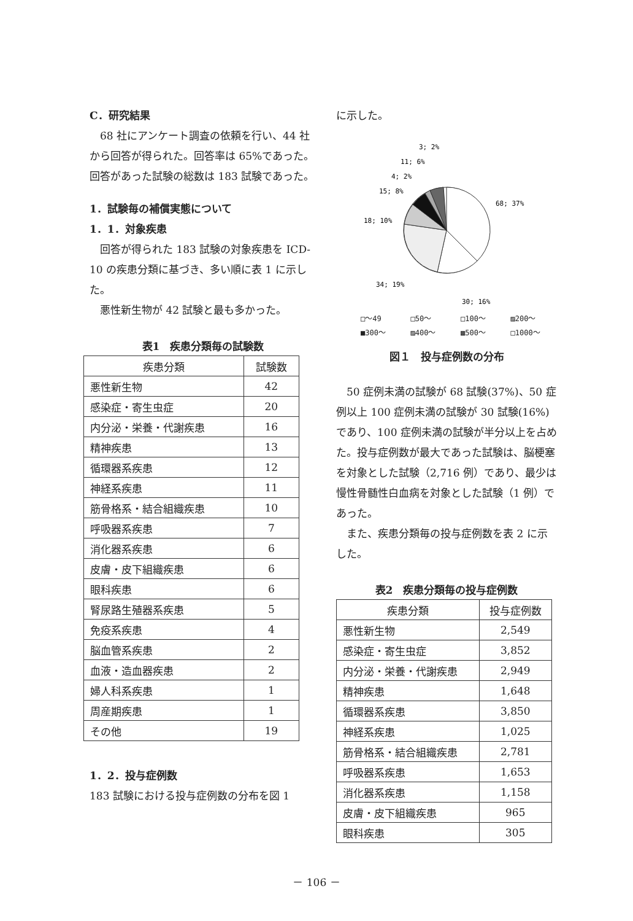C．研究結果
　68 社にアンケート調査の依頼を行い、44 社から回答が得られた。回答率は 65%であった。回答があった試験の総数は 183 試験であった。
1．試験毎の補償実態について
1．1．対象疾患
　回答が得られた 183 試験の対象疾患を ICD-10 の疾患分類に基づき、多い順に表 1 に示した。
　悪性新生物が 42 試験と最も多かった。
表1　疾患分類毎の試験数
| 疾患分類 | 試験数 |
| --- | --- |
| 悪性新生物 | 42 |
| 感染症・寄生虫症 | 20 |
| 内分泌・栄養・代謝疾患 | 16 |
| 精神疾患 | 13 |
| 循環器系疾患 | 12 |
| 神経系疾患 | 11 |
| 筋骨格系・結合組織疾患 | 10 |
| 呼吸器系疾患 | 7 |
| 消化器系疾患 | 6 |
| 皮膚・皮下組織疾患 | 6 |
| 眼科疾患 | 6 |
| 腎尿路生殖器系疾患 | 5 |
| 免疫系疾患 | 4 |
| 脳血管系疾患 | 2 |
| 血液・造血器疾患 | 2 |
| 婦人科系疾患 | 1 |
| 周産期疾患 | 1 |
| その他 | 19 |
1．2．投与症例数
183 試験における投与症例数の分布を図 1
に示した。
3; 2%
11; 6%
4; 2%
15; 8%
68; 37%
18; 10%
34; 19%
30; 16%
□～49 □50～ □100～ ▨200～ ■300～ ▨400～ ▩500～ □1000～
図１　投与症例数の分布
　50 症例未満の試験が 68 試験(37%)、50 症例以上 100 症例未満の試験が 30 試験(16%)であり、100 症例未満の試験が半分以上を占めた。投与症例数が最大であった試験は、脳梗塞を対象とした試験（2,716 例）であり、最少は慢性骨髄性白血病を対象とした試験（1 例）であった。
　また、疾患分類毎の投与症例数を表 2 に示した。
表2　疾患分類毎の投与症例数
| 疾患分類 | 投与症例数 |
| --- | --- |
| 悪性新生物 | 2,549 |
| 感染症・寄生虫症 | 3,852 |
| 内分泌・栄養・代謝疾患 | 2,949 |
| 精神疾患 | 1,648 |
| 循環器系疾患 | 3,850 |
| 神経系疾患 | 1,025 |
| 筋骨格系・結合組織疾患 | 2,781 |
| 呼吸器系疾患 | 1,653 |
| 消化器系疾患 | 1,158 |
| 皮膚・皮下組織疾患 | 965 |
| 眼科疾患 | 305 |
－ 106 －